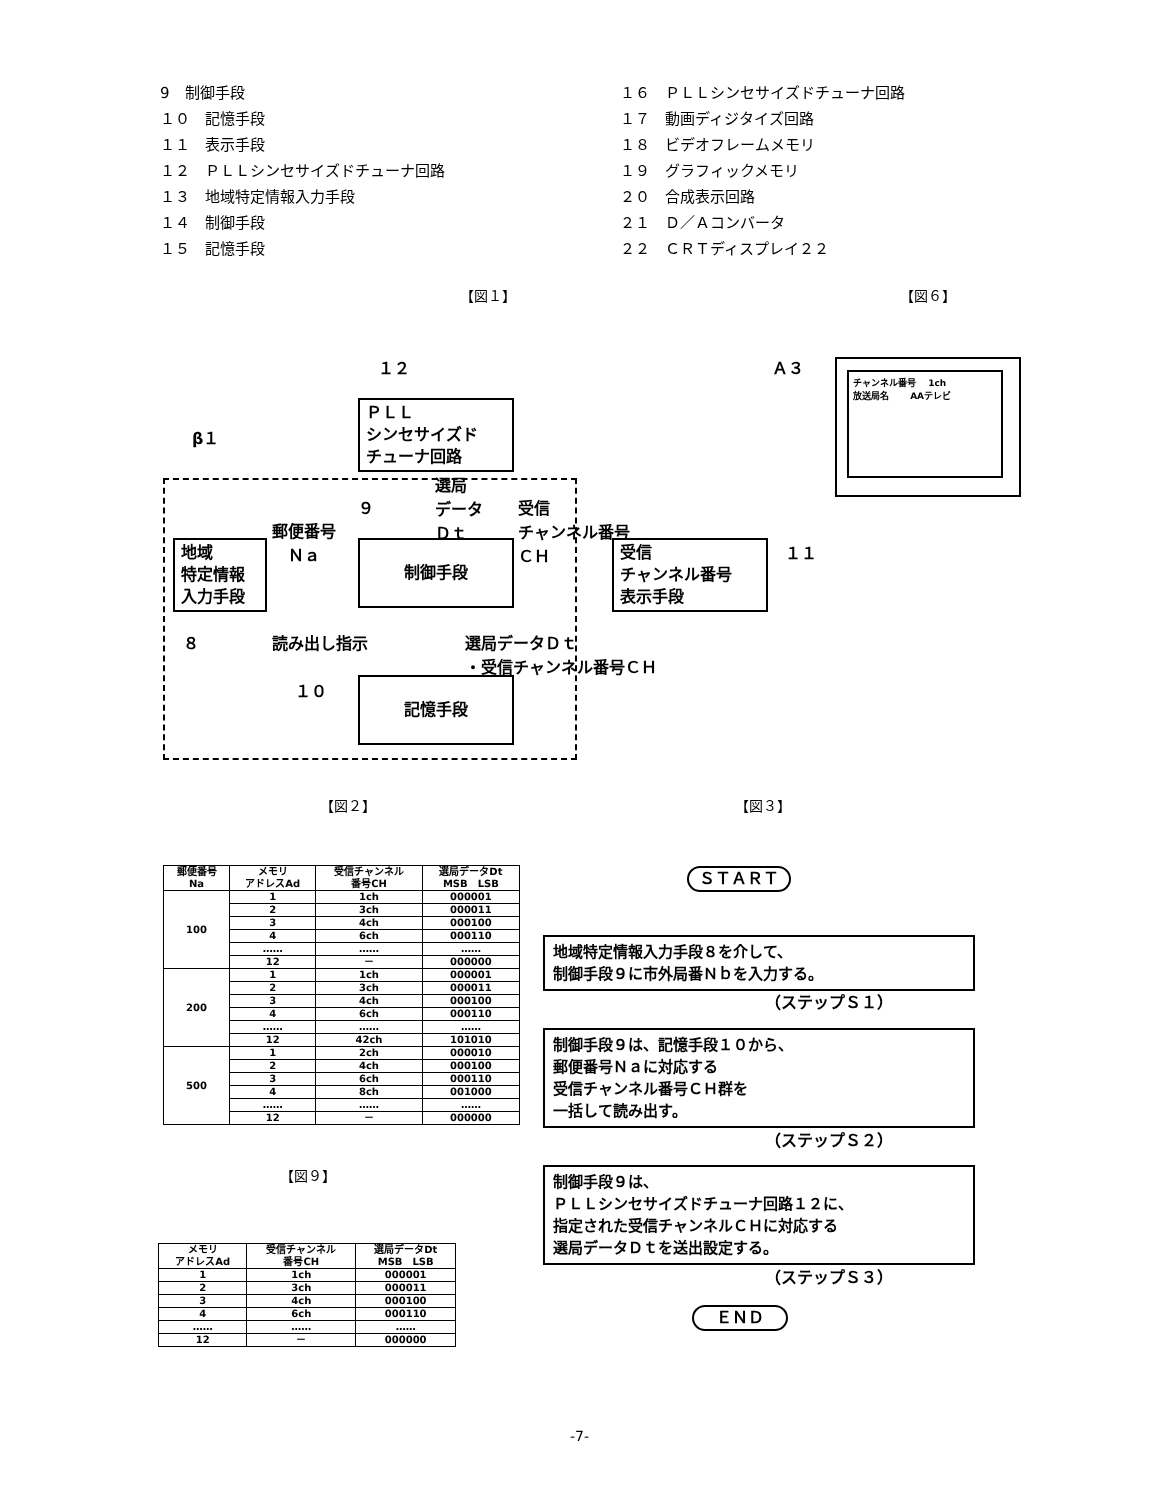9　制御手段
１０　記憶手段
１１　表示手段
１２　ＰＬＬシンセサイズドチューナ回路
１３　地域特定情報入力手段
１４　制御手段
１５　記憶手段
１６　ＰＬＬシンセサイズドチューナ回路
１７　動画ディジタイズ回路
１８　ビデオフレームメモリ
１９　グラフィックメモリ
２０　合成表示回路
２１　Ｄ／Ａコンバータ
２２　ＣＲＴディスプレイ２２
【図１】 【図６】
１２
ＰＬＬ
シンセサイズド
チューナ回路
β１
選局
データ
Ｄｔ
９
受信
チャンネル番号
ＣＨ
郵便番号
　Ｎａ
地域
特定情報
入力手段
制御手段
受信
チャンネル番号
表示手段
１１
８ 読み出し指示
選局データＤｔ
・受信チャンネル番号ＣＨ
１０ 記憶手段
Ａ３
チャンネル番号　 1ch
放送局名　　 AAテレビ
【図２】 【図３】
| 郵便番号 Na | メモリ アドレスAd | 受信チャンネル 番号CH | 選局データDt MSB LSB |
| --- | --- | --- | --- |
| 100 | 1 | 1ch | 000001 |
| | 2 | 3ch | 000011 |
| | 3 | 4ch | 000100 |
| | 4 | 6ch | 000110 |
| | …… | …… | …… |
| | 12 | － | 000000 |
| 200 | 1 | 1ch | 000001 |
| | 2 | 3ch | 000011 |
| | 3 | 4ch | 000100 |
| | 4 | 6ch | 000110 |
| | …… | …… | …… |
| | 12 | 42ch | 101010 |
| 500 | 1 | 2ch | 000010 |
| | 2 | 4ch | 000100 |
| | 3 | 6ch | 000110 |
| | 4 | 8ch | 001000 |
| | …… | …… | …… |
| | 12 | － | 000000 |
【図９】
| メモリ アドレスAd | 受信チャンネル 番号CH | 選局データDt MSB LSB |
| --- | --- | --- |
| 1 | 1ch | 000001 |
| 2 | 3ch | 000011 |
| 3 | 4ch | 000100 |
| 4 | 6ch | 000110 |
| …… | …… | …… |
| 12 | － | 000000 |
ＳＴＡＲＴ
地域特定情報入力手段８を介して、
制御手段９に市外局番Ｎｂを入力する。
（ステップＳ１）
制御手段９は、記憶手段１０から、
郵便番号Ｎａに対応する
受信チャンネル番号ＣＨ群を
一括して読み出す。
（ステップＳ２）
制御手段９は、
ＰＬＬシンセサイズドチューナ回路１２に、
指定された受信チャンネルＣＨに対応する
選局データＤｔを送出設定する。
（ステップＳ３）
ＥＮＤ
-7-